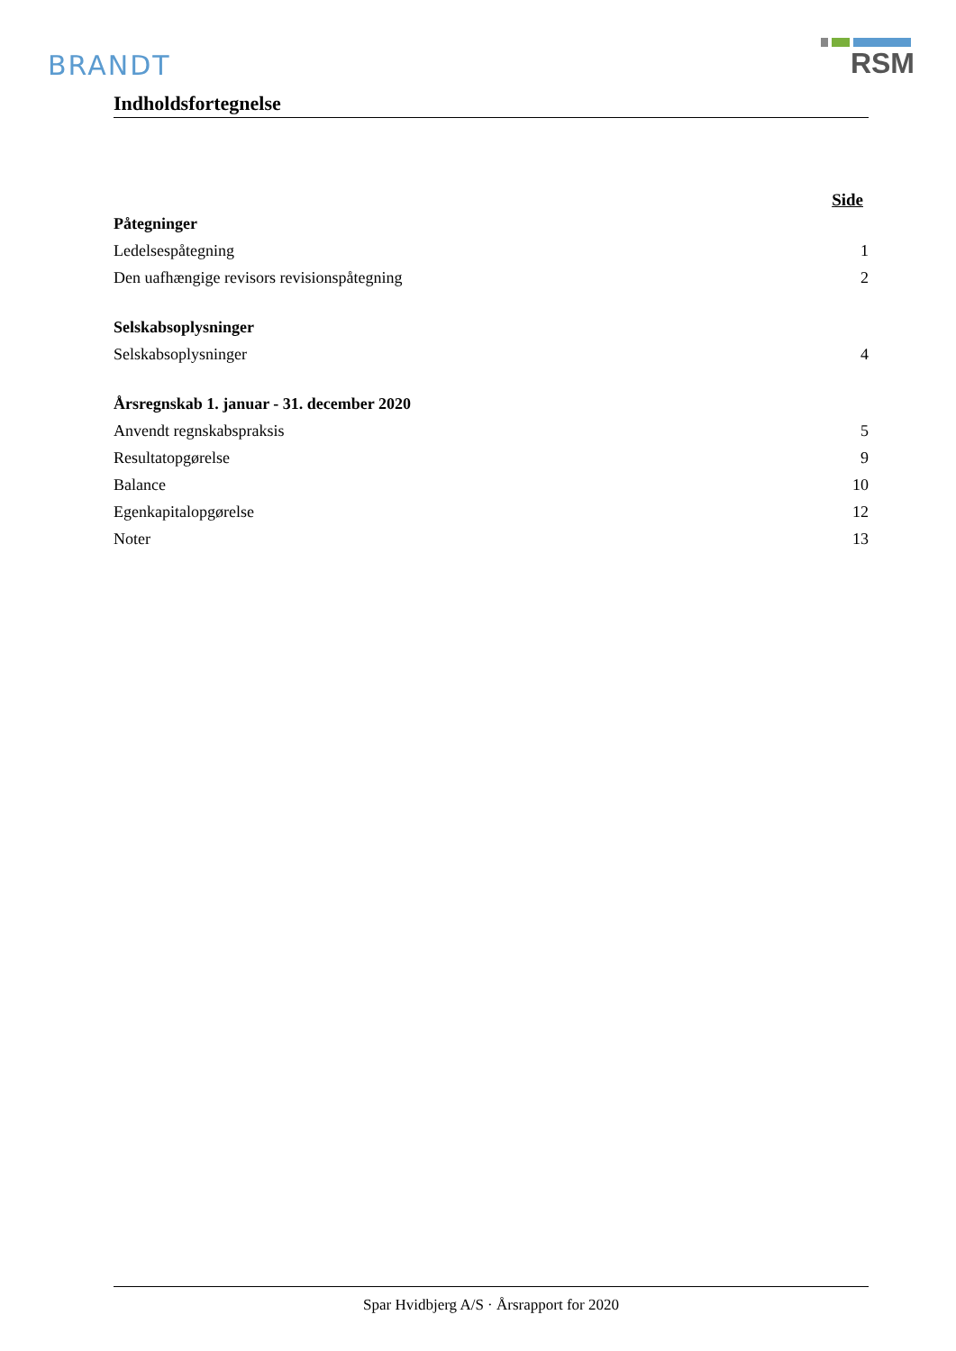BRANDT
RSM
Indholdsfortegnelse
Side
Påtegninger
Ledelsespåtegning 1
Den uafhængige revisors revisionspåtegning 2
Selskabsoplysninger
Selskabsoplysninger 4
Årsregnskab 1. januar - 31. december 2020
Anvendt regnskabspraksis 5
Resultatopgørelse 9
Balance 10
Egenkapitalopgørelse 12
Noter 13
Spar Hvidbjerg A/S · Årsrapport for 2020